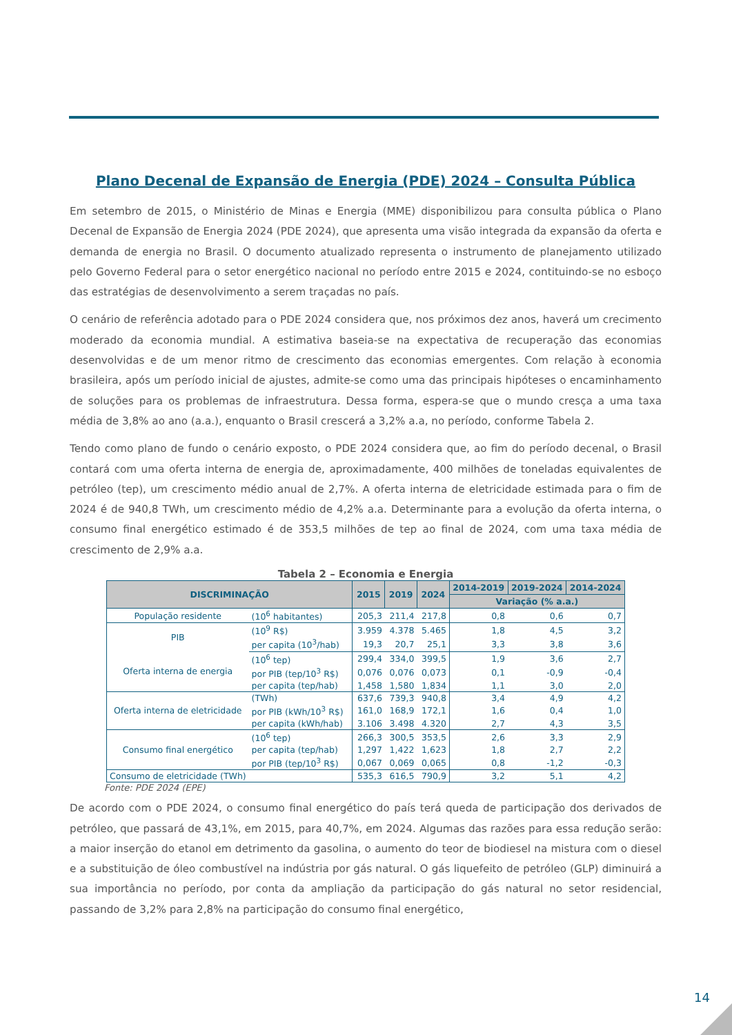Plano Decenal de Expansão de Energia (PDE) 2024 – Consulta Pública
Em setembro de 2015, o Ministério de Minas e Energia (MME) disponibilizou para consulta pública o Plano Decenal de Expansão de Energia 2024 (PDE 2024), que apresenta uma visão integrada da expansão da oferta e demanda de energia no Brasil. O documento atualizado representa o instrumento de planejamento utilizado pelo Governo Federal para o setor energético nacional no período entre 2015 e 2024, contituindo-se no esboço das estratégias de desenvolvimento a serem traçadas no país.
O cenário de referência adotado para o PDE 2024 considera que, nos próximos dez anos, haverá um crecimento moderado da economia mundial. A estimativa baseia-se na expectativa de recuperação das economias desenvolvidas e de um menor ritmo de crescimento das economias emergentes. Com relação à economia brasileira, após um período inicial de ajustes, admite-se como uma das principais hipóteses o encaminhamento de soluções para os problemas de infraestrutura. Dessa forma, espera-se que o mundo cresça a uma taxa média de 3,8% ao ano (a.a.), enquanto o Brasil crescerá a 3,2% a.a, no período, conforme Tabela 2.
Tendo como plano de fundo o cenário exposto, o PDE 2024 considera que, ao fim do período decenal, o Brasil contará com uma oferta interna de energia de, aproximadamente, 400 milhões de toneladas equivalentes de petróleo (tep), um crescimento médio anual de 2,7%. A oferta interna de eletricidade estimada para o fim de 2024 é de 940,8 TWh, um crescimento médio de 4,2% a.a. Determinante para a evolução da oferta interna, o consumo final energético estimado é de 353,5 milhões de tep ao final de 2024, com uma taxa média de crescimento de 2,9% a.a.
Tabela 2 – Economia e Energia
| DISCRIMINAÇÃO | | 2015 | 2019 | 2024 | 2014-2019 | 2019-2024 | 2014-2024 |
| --- | --- | --- | --- | --- | --- | --- | --- |
| | | | | | Variação (% a.a.) | | |
| População residente | (10<sup>6</sup> habitantes) | 205,3 | 211,4 | 217,8 | 0,8 | 0,6 | 0,7 |
| PIB | (10<sup>9</sup> R$) | 3.959 | 4.378 | 5.465 | 1,8 | 4,5 | 3,2 |
| | per capita (10<sup>3</sup>/hab) | 19,3 | 20,7 | 25,1 | 3,3 | 3,8 | 3,6 |
| Oferta interna de energia | (10<sup>6</sup> tep) | 299,4 | 334,0 | 399,5 | 1,9 | 3,6 | 2,7 |
| | por PIB (tep/10<sup>3</sup> R$) | 0,076 | 0,076 | 0,073 | 0,1 | -0,9 | -0,4 |
| | per capita (tep/hab) | 1,458 | 1,580 | 1,834 | 1,1 | 3,0 | 2,0 |
| Oferta interna de eletricidade | (TWh) | 637,6 | 739,3 | 940,8 | 3,4 | 4,9 | 4,2 |
| | por PIB (kWh/10<sup>3</sup> R$) | 161,0 | 168,9 | 172,1 | 1,6 | 0,4 | 1,0 |
| | per capita (kWh/hab) | 3.106 | 3.498 | 4.320 | 2,7 | 4,3 | 3,5 |
| Consumo final energético | (10<sup>6</sup> tep) | 266,3 | 300,5 | 353,5 | 2,6 | 3,3 | 2,9 |
| | per capita (tep/hab) | 1,297 | 1,422 | 1,623 | 1,8 | 2,7 | 2,2 |
| | por PIB (tep/10<sup>3</sup> R$) | 0,067 | 0,069 | 0,065 | 0,8 | -1,2 | -0,3 |
| Consumo de eletricidade (TWh) | | 535,3 | 616,5 | 790,9 | 3,2 | 5,1 | 4,2 |
Fonte: PDE 2024 (EPE)
De acordo com o PDE 2024, o consumo final energético do país terá queda de participação dos derivados de petróleo, que passará de 43,1%, em 2015, para 40,7%, em 2024. Algumas das razões para essa redução serão: a maior inserção do etanol em detrimento da gasolina, o aumento do teor de biodiesel na mistura com o diesel e a substituição de óleo combustível na indústria por gás natural. O gás liquefeito de petróleo (GLP) diminuirá a sua importância no período, por conta da ampliação da participação do gás natural no setor residencial, passando de 3,2% para 2,8% na participação do consumo final energético,
14